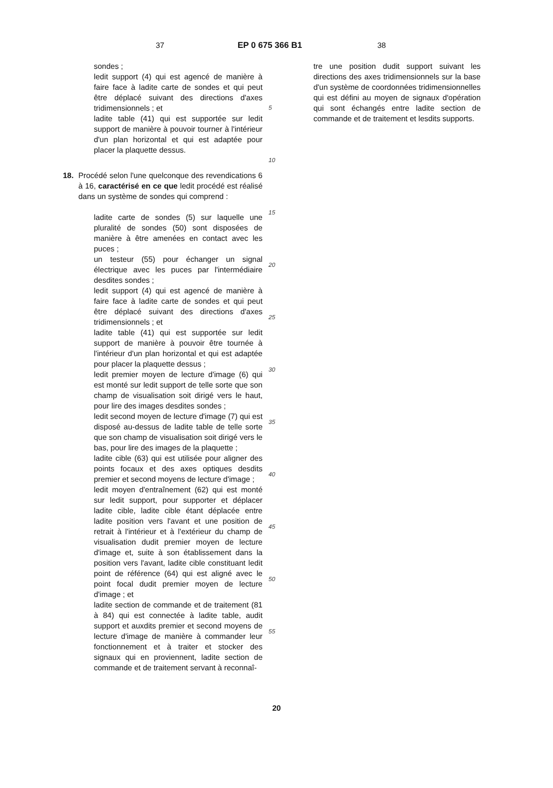37 EP 0 675 366 B1 38
sondes ;
ledit support (4) qui est agencé de manière à faire face à ladite carte de sondes et qui peut être déplacé suivant des directions d'axes tridimensionnels ; et
ladite table (41) qui est supportée sur ledit support de manière à pouvoir tourner à l'intérieur d'un plan horizontal et qui est adaptée pour placer la plaquette dessus.
18. Procédé selon l'une quelconque des revendications 6 à 16, caractérisé en ce que ledit procédé est réalisé dans un système de sondes qui comprend :
ladite carte de sondes (5) sur laquelle une pluralité de sondes (50) sont disposées de manière à être amenées en contact avec les puces ;
un testeur (55) pour échanger un signal électrique avec les puces par l'intermédiaire desdites sondes ;
ledit support (4) qui est agencé de manière à faire face à ladite carte de sondes et qui peut être déplacé suivant des directions d'axes tridimensionnels ; et
ladite table (41) qui est supportée sur ledit support de manière à pouvoir être tournée à l'intérieur d'un plan horizontal et qui est adaptée pour placer la plaquette dessus ;
ledit premier moyen de lecture d'image (6) qui est monté sur ledit support de telle sorte que son champ de visualisation soit dirigé vers le haut, pour lire des images desdites sondes ;
ledit second moyen de lecture d'image (7) qui est disposé au-dessus de ladite table de telle sorte que son champ de visualisation soit dirigé vers le bas, pour lire des images de la plaquette ;
ladite cible (63) qui est utilisée pour aligner des points focaux et des axes optiques desdits premier et second moyens de lecture d'image ;
ledit moyen d'entraînement (62) qui est monté sur ledit support, pour supporter et déplacer ladite cible, ladite cible étant déplacée entre ladite position vers l'avant et une position de retrait à l'intérieur et à l'extérieur du champ de visualisation dudit premier moyen de lecture d'image et, suite à son établissement dans la position vers l'avant, ladite cible constituant ledit point de référence (64) qui est aligné avec le point focal dudit premier moyen de lecture d'image ; et
ladite section de commande et de traitement (81 à 84) qui est connectée à ladite table, audit support et auxdits premier et second moyens de lecture d'image de manière à commander leur fonctionnement et à traiter et stocker des signaux qui en proviennent, ladite section de commande et de traitement servant à reconnaî-
5
10
15
20
25
30
35
40
45
50
55
tre une position dudit support suivant les directions des axes tridimensionnels sur la base d'un système de coordonnées tridimensionnelles qui est défini au moyen de signaux d'opération qui sont échangés entre ladite section de commande et de traitement et lesdits supports.
20